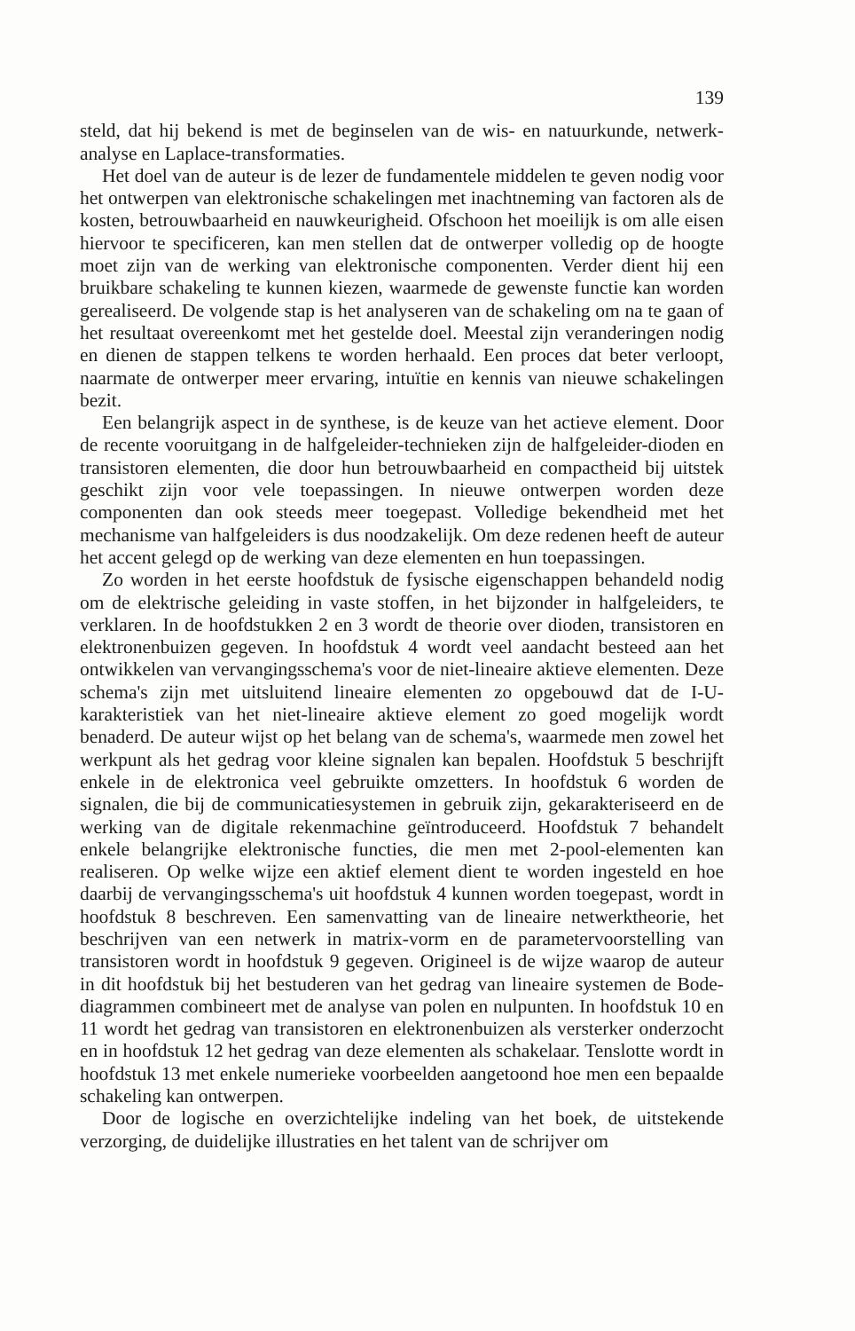139
steld, dat hij bekend is met de beginselen van de wis- en natuurkunde, netwerk-analyse en Laplace-transformaties.
Het doel van de auteur is de lezer de fundamentele middelen te geven nodig voor het ontwerpen van elektronische schakelingen met inachtneming van factoren als de kosten, betrouwbaarheid en nauwkeurigheid. Ofschoon het moeilijk is om alle eisen hiervoor te specificeren, kan men stellen dat de ontwerper volledig op de hoogte moet zijn van de werking van elektronische componenten. Verder dient hij een bruikbare schakeling te kunnen kiezen, waarmede de gewenste functie kan worden gerealiseerd. De volgende stap is het analyseren van de schakeling om na te gaan of het resultaat overeenkomt met het gestelde doel. Meestal zijn veranderingen nodig en dienen de stappen telkens te worden herhaald. Een proces dat beter verloopt, naarmate de ontwerper meer ervaring, intuïtie en kennis van nieuwe schakelingen bezit.
Een belangrijk aspect in de synthese, is de keuze van het actieve element. Door de recente vooruitgang in de halfgeleider-technieken zijn de halfgeleider-dioden en transistoren elementen, die door hun betrouwbaarheid en compactheid bij uitstek geschikt zijn voor vele toepassingen. In nieuwe ontwerpen worden deze componenten dan ook steeds meer toegepast. Volledige bekendheid met het mechanisme van halfgeleiders is dus noodzakelijk. Om deze redenen heeft de auteur het accent gelegd op de werking van deze elementen en hun toepassingen.
Zo worden in het eerste hoofdstuk de fysische eigenschappen behandeld nodig om de elektrische geleiding in vaste stoffen, in het bijzonder in halfgeleiders, te verklaren. In de hoofdstukken 2 en 3 wordt de theorie over dioden, transistoren en elektronenbuizen gegeven. In hoofdstuk 4 wordt veel aandacht besteed aan het ontwikkelen van vervangingsschema's voor de niet-lineaire aktieve elementen. Deze schema's zijn met uitsluitend lineaire elementen zo opgebouwd dat de I-U-karakteristiek van het niet-lineaire aktieve element zo goed mogelijk wordt benaderd. De auteur wijst op het belang van de schema's, waarmede men zowel het werkpunt als het gedrag voor kleine signalen kan bepalen. Hoofdstuk 5 beschrijft enkele in de elektronica veel gebruikte omzetters. In hoofdstuk 6 worden de signalen, die bij de communicatiesystemen in gebruik zijn, gekarakteriseerd en de werking van de digitale rekenmachine geïntroduceerd. Hoofdstuk 7 behandelt enkele belangrijke elektronische functies, die men met 2-pool-elementen kan realiseren. Op welke wijze een aktief element dient te worden ingesteld en hoe daarbij de vervangingsschema's uit hoofdstuk 4 kunnen worden toegepast, wordt in hoofdstuk 8 beschreven. Een samenvatting van de lineaire netwerktheorie, het beschrijven van een netwerk in matrix-vorm en de parametervoorstelling van transistoren wordt in hoofdstuk 9 gegeven. Origineel is de wijze waarop de auteur in dit hoofdstuk bij het bestuderen van het gedrag van lineaire systemen de Bode-diagrammen combineert met de analyse van polen en nulpunten. In hoofdstuk 10 en 11 wordt het gedrag van transistoren en elektronenbuizen als versterker onderzocht en in hoofdstuk 12 het gedrag van deze elementen als schakelaar. Tenslotte wordt in hoofdstuk 13 met enkele numerieke voorbeelden aangetoond hoe men een bepaalde schakeling kan ontwerpen.
Door de logische en overzichtelijke indeling van het boek, de uitstekende verzorging, de duidelijke illustraties en het talent van de schrijver om